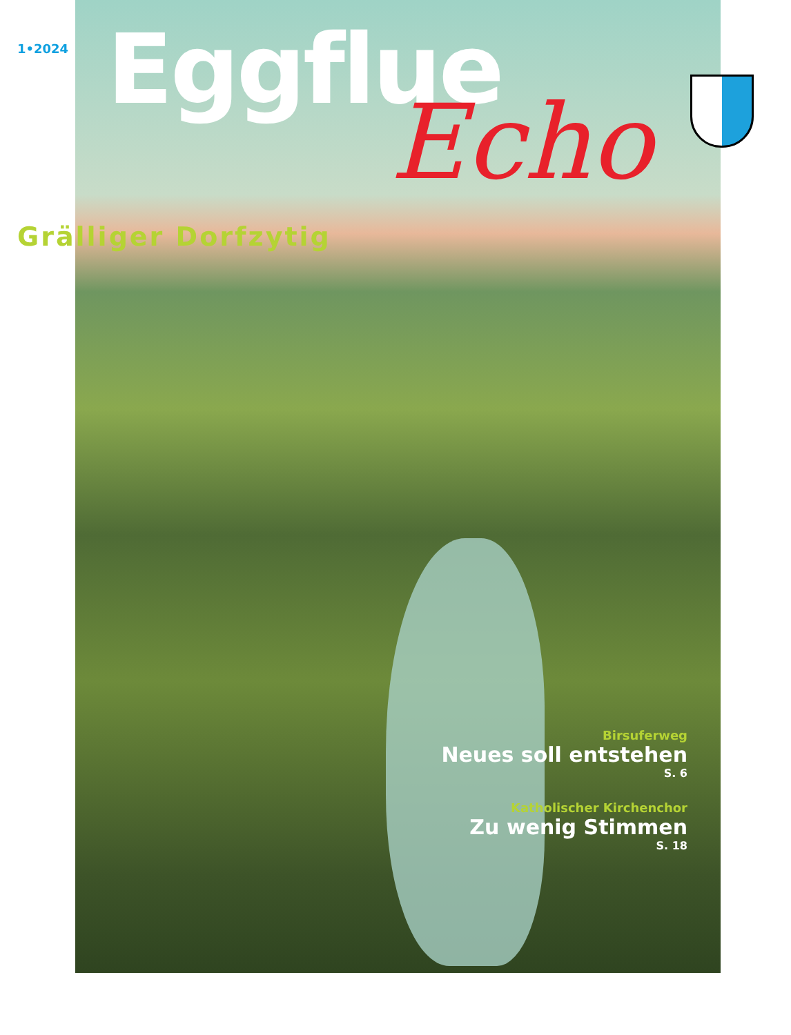1•2024
Eggflue
Echo
Grälliger Dorfzytig
Birsuferweg
Neues soll entstehen
S. 6
Katholischer Kirchenchor
Zu wenig Stimmen
S. 18